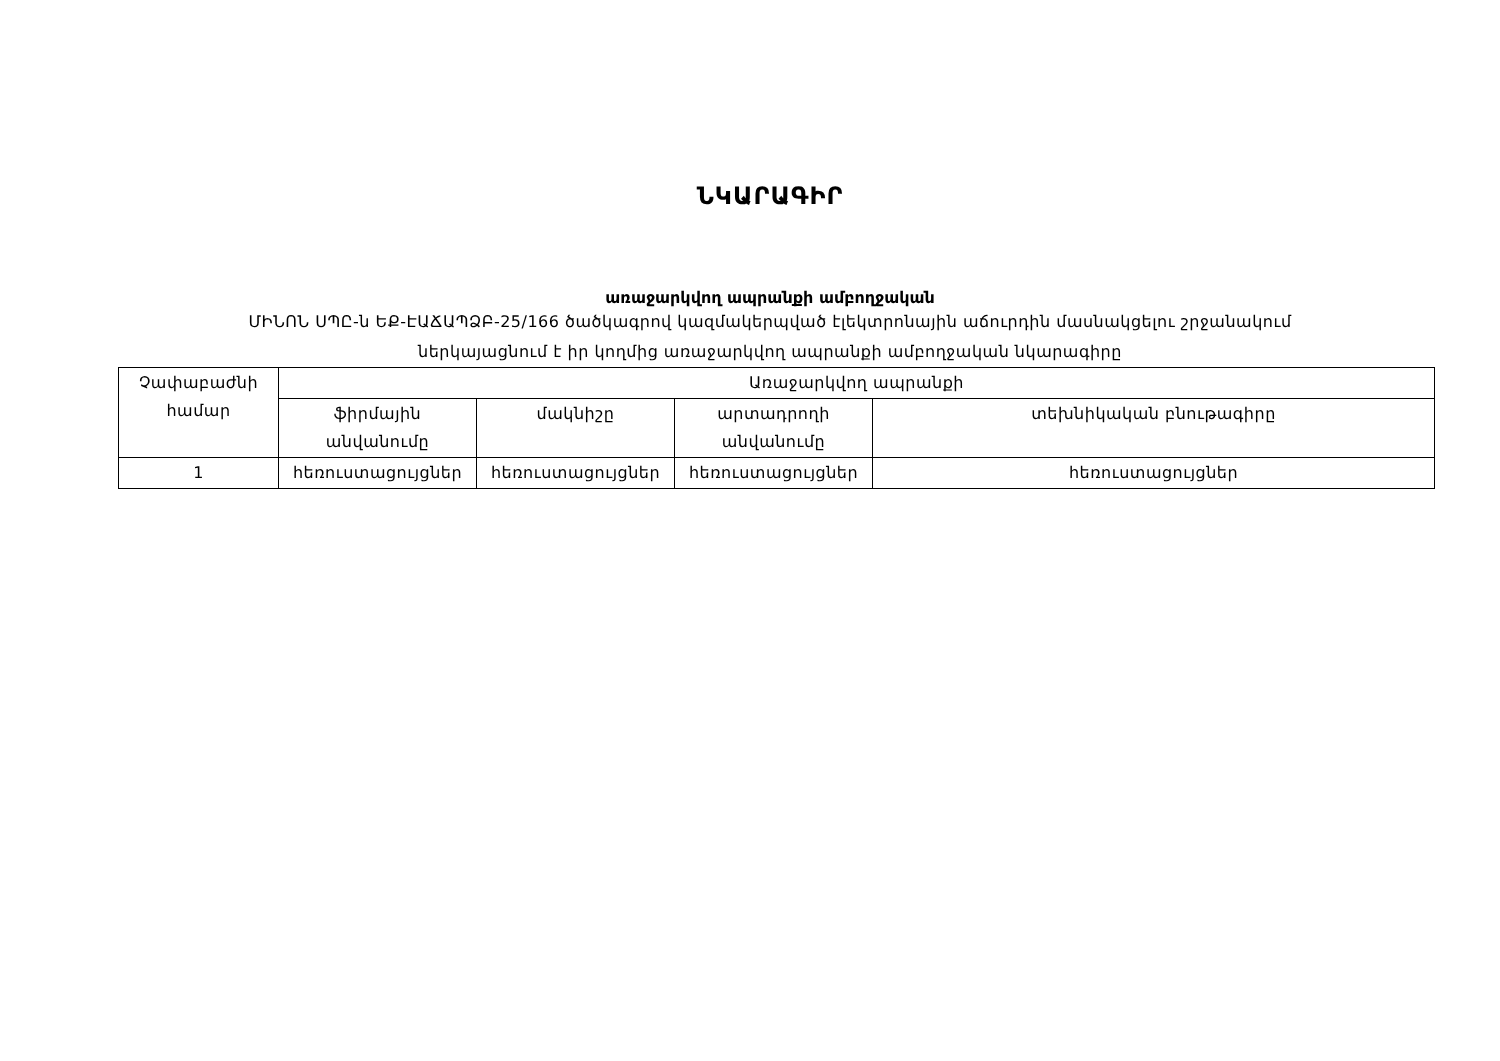ՆԿԱՐԱԳԻՐ
առաջարկվող ապրանքի ամբողջական
ՄԻՆՈՆ ՍՊԸ-ն ԵՔ-ԷԱՃԱՊՁԲ-25/166 ծածկագրով կազմակերպված էլեկտրոնային աճուրդին մասնակցելու շրջանակում
ներկայացնում է իր կողմից առաջարկվող ապրանքի ամբողջական նկարագիրը
| Չափաբաժնի համար | Առաջարկվող ապրանքի | | | |
| --- | --- | --- | --- | --- |
| | ֆիրմային անվանումը | մակնիշը | արտադրողի անվանումը | տեխնիկական բնութագիրը |
| 1 | հեռուստացույցներ | հեռուստացույցներ | հեռուստացույցներ | հեռուստացույցներ |